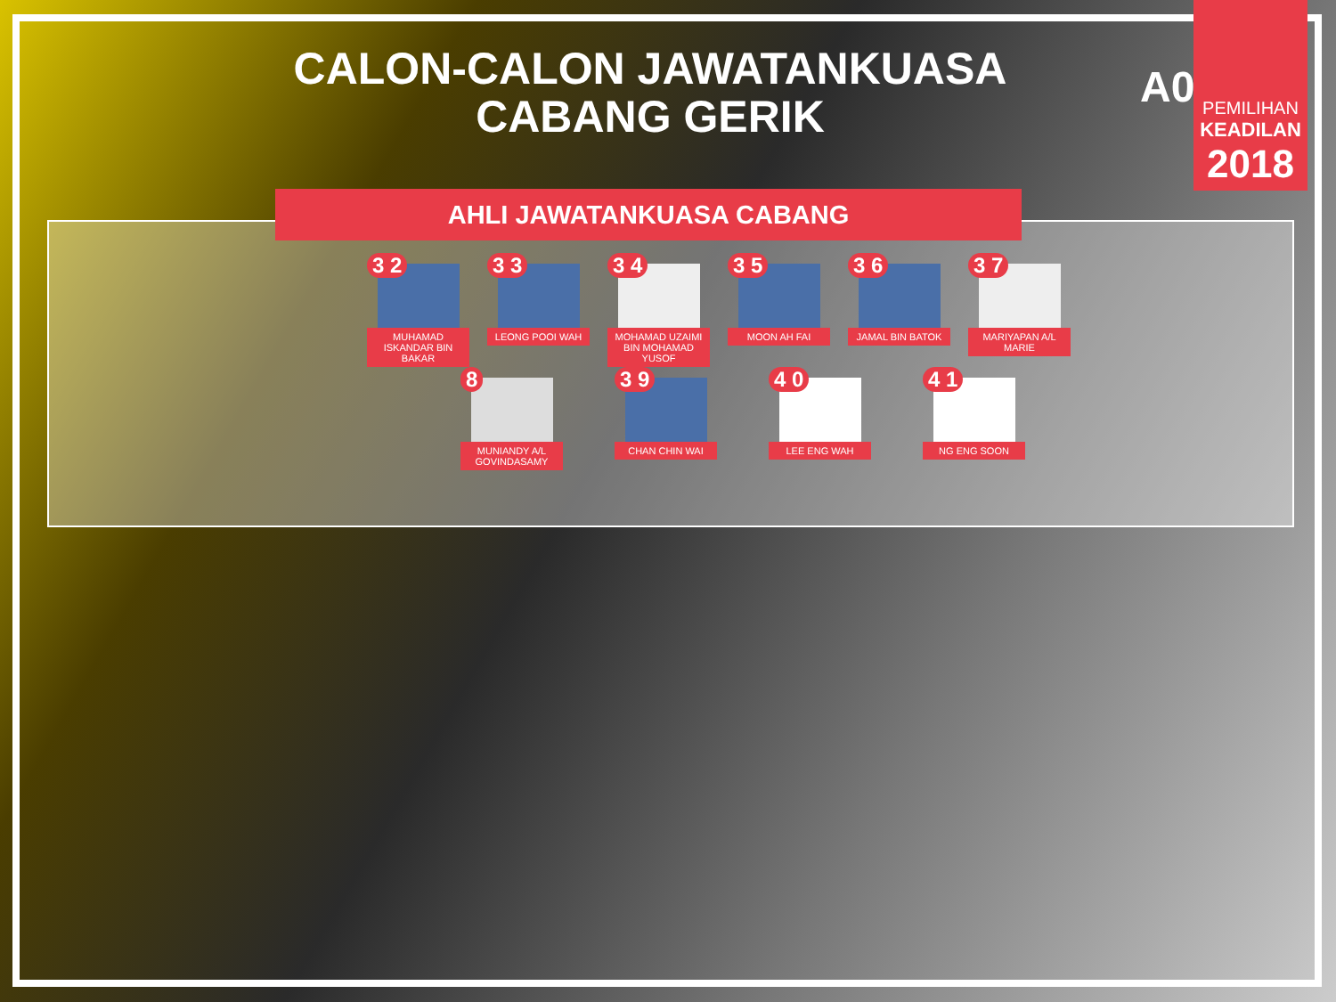CALON-CALON JAWATANKUASA
CABANG GERIK
A01
PEMILIHAN
KEADILAN
2018
AHLI JAWATANKUASA CABANG
3 2
MUHAMAD ISKANDAR BIN BAKAR
3 3
LEONG POOI WAH
3 4
MOHAMAD UZAIMI BIN MOHAMAD YUSOF
3 5
MOON AH FAI
3 6
JAMAL BIN BATOK
3 7
MARIYAPAN A/L MARIE
8
MUNIANDY A/L GOVINDASAMY
3 9
CHAN CHIN WAI
4 0
LEE ENG WAH
4 1
NG ENG SOON